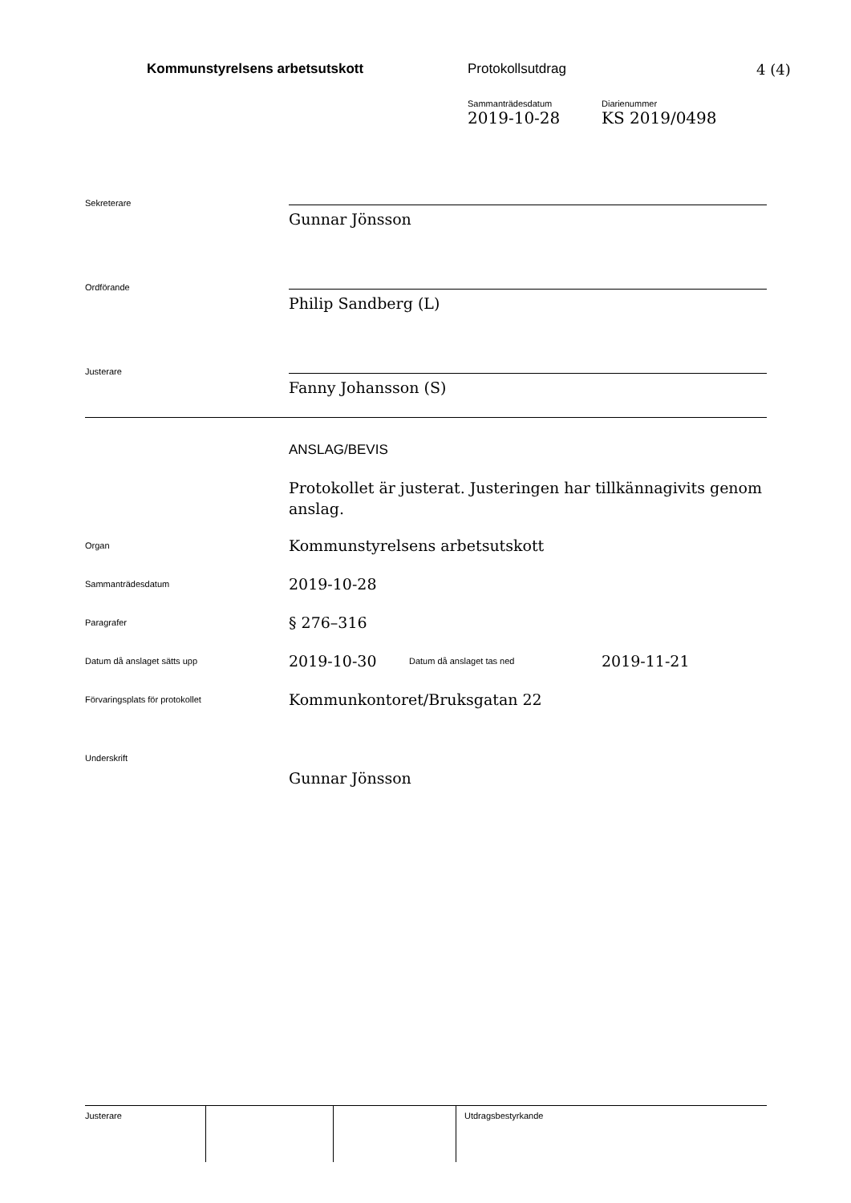Kommunstyrelsens arbetsutskott Protokollsutdrag 4 (4)
Sammanträdesdatum
2019-10-28
Diarienummer
KS 2019/0498
Sekreterare
Gunnar Jönsson
Ordförande
Philip Sandberg (L)
Justerare
Fanny Johansson (S)
ANSLAG/BEVIS
Protokollet är justerat. Justeringen har tillkännagivits genom anslag.
Organ
Kommunstyrelsens arbetsutskott
Sammanträdesdatum
2019-10-28
Paragrafer
§ 276–316
Datum då anslaget sätts upp
2019-10-30
Datum då anslaget tas ned
2019-11-21
Förvaringsplats för protokollet
Kommunkontoret/Bruksgatan 22
Underskrift
Gunnar Jönsson
| Justerare | | | Utdragsbestyrkande |